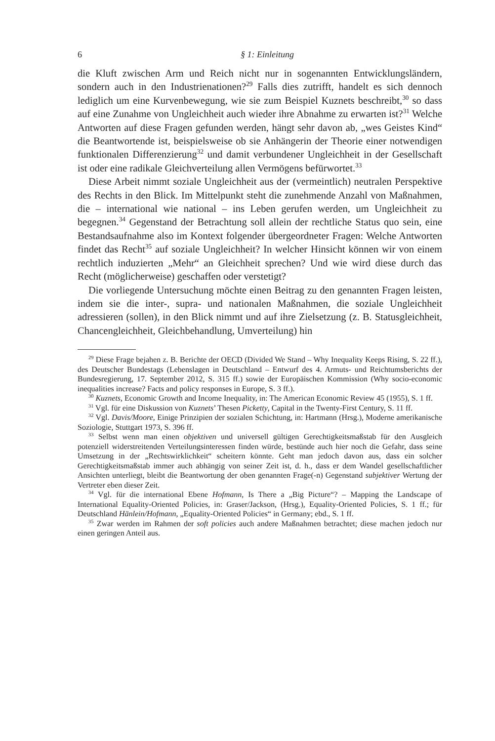6 § 1: Einleitung
die Kluft zwischen Arm und Reich nicht nur in sogenannten Entwicklungsländern, sondern auch in den Industrienationen?<sup>29</sup> Falls dies zutrifft, handelt es sich dennoch lediglich um eine Kurvenbewegung, wie sie zum Beispiel Kuznets beschreibt,<sup>30</sup> so dass auf eine Zunahme von Ungleichheit auch wieder ihre Abnahme zu erwarten ist?<sup>31</sup> Welche Antworten auf diese Fragen gefunden werden, hängt sehr davon ab, „wes Geistes Kind“ die Beantwortende ist, beispielsweise ob sie Anhängerin der Theorie einer notwendigen funktionalen Differenzierung<sup>32</sup> und damit verbundener Ungleichheit in der Gesellschaft ist oder eine radikale Gleichverteilung allen Vermögens befürwortet.<sup>33</sup>
Diese Arbeit nimmt soziale Ungleichheit aus der (vermeintlich) neutralen Perspektive des Rechts in den Blick. Im Mittelpunkt steht die zunehmende Anzahl von Maßnahmen, die – international wie national – ins Leben gerufen werden, um Ungleichheit zu begegnen.<sup>34</sup> Gegenstand der Betrachtung soll allein der rechtliche Status quo sein, eine Bestandsaufnahme also im Kontext folgender übergeordneter Fragen: Welche Antworten findet das Recht<sup>35</sup> auf soziale Ungleichheit? In welcher Hinsicht können wir von einem rechtlich induzierten „Mehr“ an Gleichheit sprechen? Und wie wird diese durch das Recht (möglicherweise) geschaffen oder verstetigt?
Die vorliegende Untersuchung möchte einen Beitrag zu den genannten Fragen leisten, indem sie die inter-, supra- und nationalen Maßnahmen, die soziale Ungleichheit adressieren (sollen), in den Blick nimmt und auf ihre Zielsetzung (z. B. Statusgleichheit, Chancengleichheit, Gleichbehandlung, Umverteilung) hin
<sup>29</sup> Diese Frage bejahen z. B. Berichte der OECD (Divided We Stand – Why Inequality Keeps Rising, S. 22 ff.), des Deutscher Bundestags (Lebenslagen in Deutschland – Entwurf des 4. Armuts- und Reichtumsberichts der Bundesregierung, 17. September 2012, S. 315 ff.) sowie der Europäischen Kommission (Why socio-economic inequalities increase? Facts and policy responses in Europe, S. 3 ff.).
<sup>30</sup> Kuznets, Economic Growth and Income Inequality, in: The American Economic Review 45 (1955), S. 1 ff.
<sup>31</sup> Vgl. für eine Diskussion von Kuznets’ Thesen Picketty, Capital in the Twenty-First Century, S. 11 ff.
<sup>32</sup> Vgl. Davis/Moore, Einige Prinzipien der sozialen Schichtung, in: Hartmann (Hrsg.), Moderne amerikanische Soziologie, Stuttgart 1973, S. 396 ff.
<sup>33</sup> Selbst wenn man einen objektiven und universell gültigen Gerechtigkeitsmaßstab für den Ausgleich potenziell widerstreitenden Verteilungsinteressen finden würde, bestünde auch hier noch die Gefahr, dass seine Umsetzung in der „Rechtswirklichkeit“ scheitern könnte. Geht man jedoch davon aus, dass ein solcher Gerechtigkeitsmaßstab immer auch abhängig von seiner Zeit ist, d. h., dass er dem Wandel gesellschaftlicher Ansichten unterliegt, bleibt die Beantwortung der oben genannten Frage(-n) Gegenstand subjektiver Wertung der Vertreter eben dieser Zeit.
<sup>34</sup> Vgl. für die international Ebene Hofmann, Is There a „Big Picture“? – Mapping the Landscape of International Equality-Oriented Policies, in: Graser/Jackson, (Hrsg.), Equality-Oriented Policies, S. 1 ff.; für Deutschland Hänlein/Hofmann, „Equality-Oriented Policies“ in Germany; ebd., S. 1 ff.
<sup>35</sup> Zwar werden im Rahmen der soft policies auch andere Maßnahmen betrachtet; diese machen jedoch nur einen geringen Anteil aus.